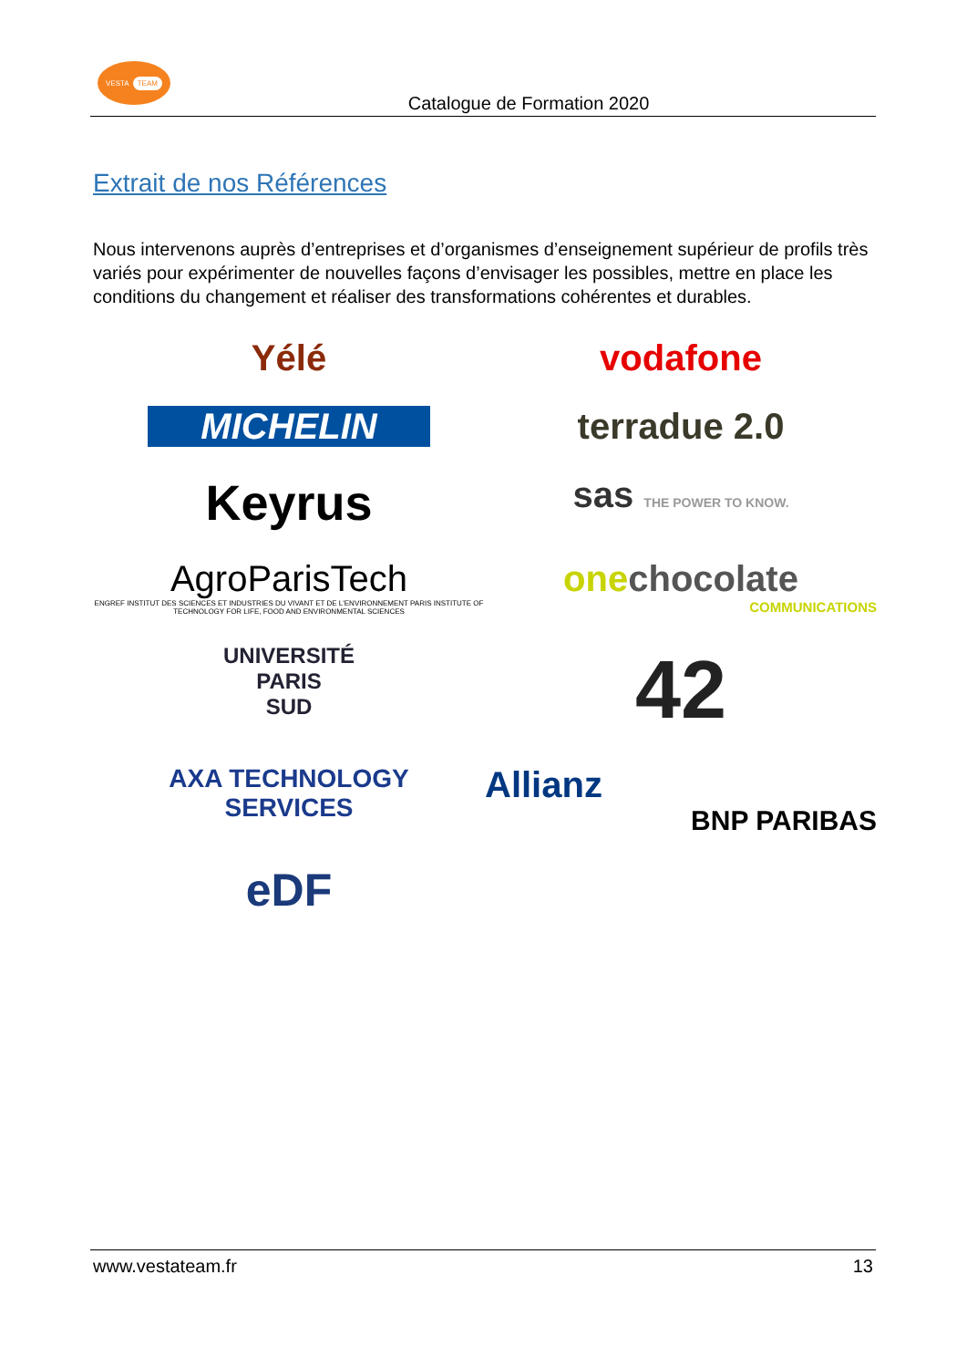VESTA TEAM
Catalogue de Formation 2020
Extrait de nos Références
Nous intervenons auprès d’entreprises et d’organismes d’enseignement supérieur de profils très variés pour expérimenter de nouvelles façons d’envisager les possibles, mettre en place les conditions du changement et réaliser des transformations cohérentes et durables.
Yélé
vodafone
MICHELIN
terradue 2.0
Keyrus
sas THE POWER TO KNOW.
AgroParisTech
ENGREF INSTITUT DES SCIENCES ET INDUSTRIES DU VIVANT ET DE L'ENVIRONNEMENT PARIS INSTITUTE OF TECHNOLOGY FOR LIFE, FOOD AND ENVIRONMENTAL SCIENCES
onechocolate
COMMUNICATIONS
UNIVERSITÉ
PARIS
SUD
42
AXA TECHNOLOGY
SERVICES
Allianz
BNP PARIBAS
eDF
www.vestateam.fr 13